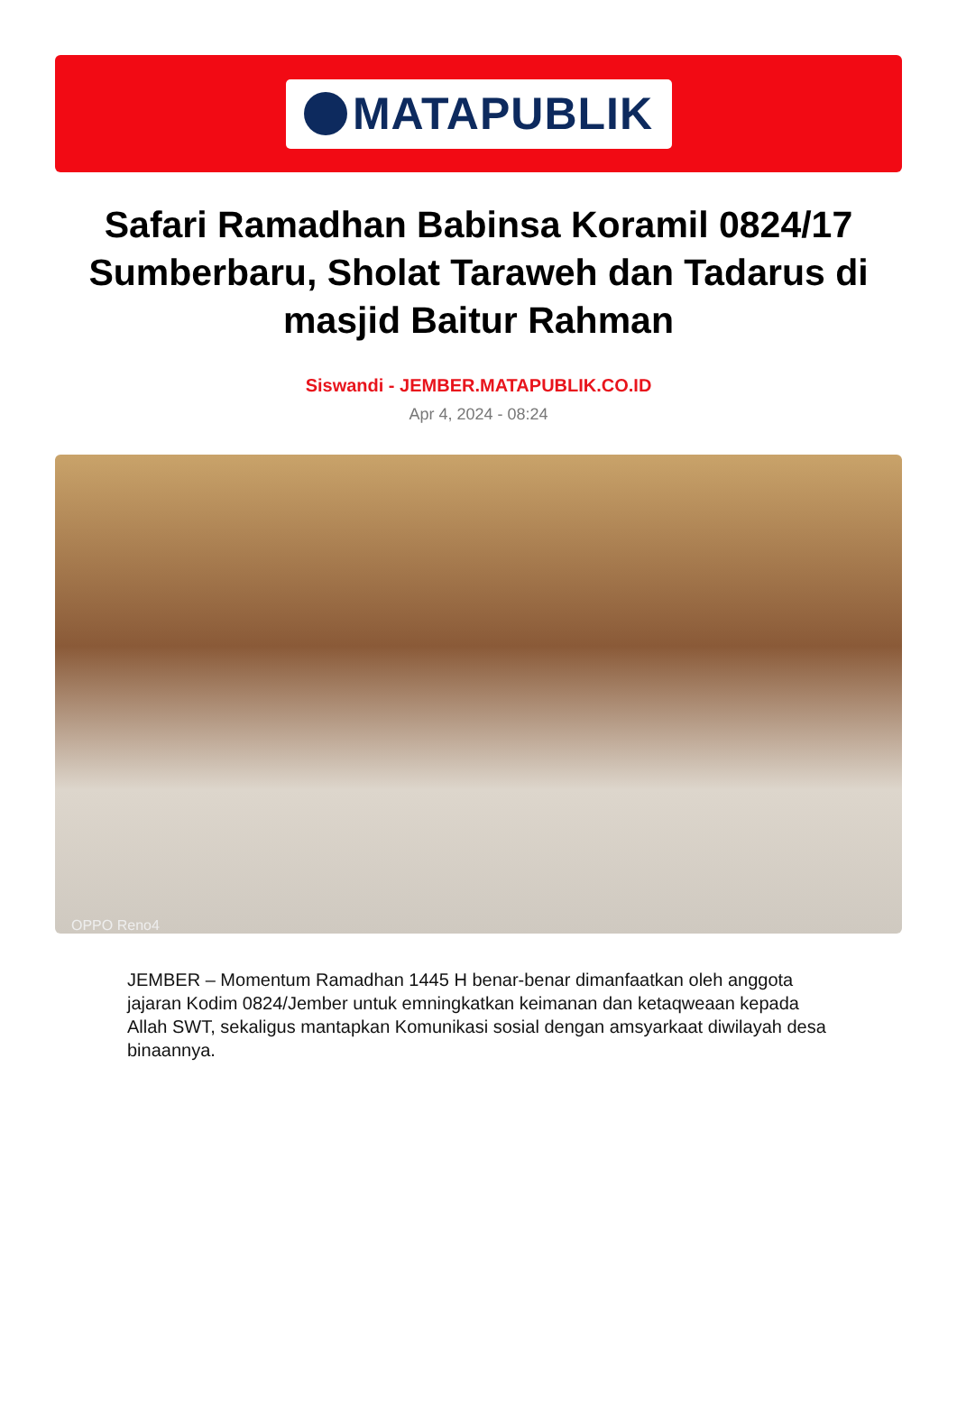MATAPUBLIK
Safari Ramadhan Babinsa Koramil 0824/17 Sumberbaru, Sholat Taraweh dan Tadarus di masjid Baitur Rahman
Siswandi - JEMBER.MATAPUBLIK.CO.ID
Apr 4, 2024 - 08:24
OPPO Reno4
JEMBER – Momentum Ramadhan 1445 H benar-benar dimanfaatkan oleh anggota jajaran Kodim 0824/Jember untuk emningkatkan keimanan dan ketaqweaan kepada Allah SWT, sekaligus mantapkan Komunikasi sosial dengan amsyarkaat diwilayah desa binaannya.